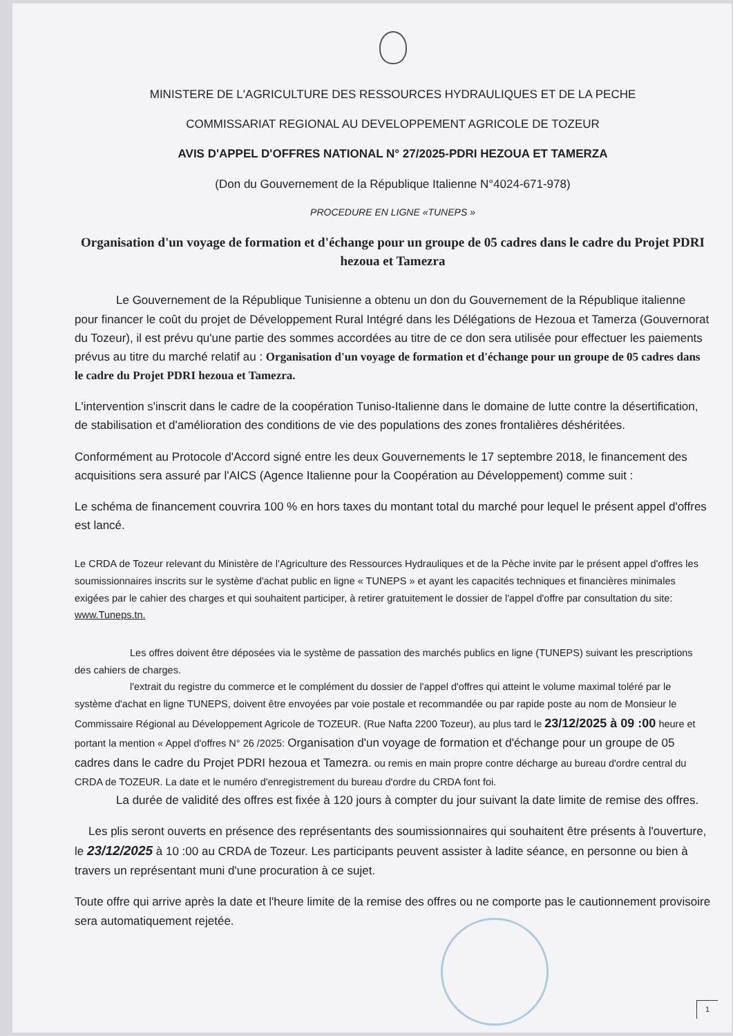MINISTERE DE L'AGRICULTURE DES RESSOURCES HYDRAULIQUES ET DE LA PECHE
COMMISSARIAT REGIONAL AU DEVELOPPEMENT AGRICOLE DE TOZEUR
AVIS D'APPEL D'OFFRES NATIONAL N° 27/2025-PDRI HEZOUA ET TAMERZA
(Don du Gouvernement de la République Italienne N°4024-671-978)
PROCEDURE EN LIGNE «TUNEPS »
Organisation d'un voyage de formation et d'échange pour un groupe de 05 cadres dans le cadre du Projet PDRI hezoua et Tamezra
Le Gouvernement de la République Tunisienne a obtenu un don du Gouvernement de la République italienne pour financer le coût du projet de Développement Rural Intégré dans les Délégations de Hezoua et Tamerza (Gouvernorat du Tozeur), il est prévu qu'une partie des sommes accordées au titre de ce don sera utilisée pour effectuer les paiements prévus au titre du marché relatif au : Organisation d'un voyage de formation et d'échange pour un groupe de 05 cadres dans le cadre du Projet PDRI hezoua et Tamezra.
L'intervention s'inscrit dans le cadre de la coopération Tuniso-Italienne dans le domaine de lutte contre la désertification, de stabilisation et d'amélioration des conditions de vie des populations des zones frontalières déshéritées.
Conformément au Protocole d'Accord signé entre les deux Gouvernements le 17 septembre 2018, le financement des acquisitions sera assuré par l'AICS (Agence Italienne pour la Coopération au Développement) comme suit :
Le schéma de financement couvrira 100 % en hors taxes du montant total du marché pour lequel le présent appel d'offres est lancé.
Le CRDA de Tozeur relevant du Ministère de l'Agriculture des Ressources Hydrauliques et de la Pèche invite par le présent appel d'offres les soumissionnaires inscrits sur le système d'achat public en ligne « TUNEPS » et ayant les capacités techniques et financières minimales exigées par le cahier des charges et qui souhaitent participer, à retirer gratuitement le dossier de l'appel d'offre par consultation du site: www.Tuneps.tn.
Les offres doivent être déposées via le système de passation des marchés publics en ligne (TUNEPS) suivant les prescriptions des cahiers de charges.
l'extrait du registre du commerce et le complément du dossier de l'appel d'offres qui atteint le volume maximal toléré par le système d'achat en ligne TUNEPS, doivent être envoyées par voie postale et recommandée ou par rapide poste au nom de Monsieur le Commissaire Régional au Développement Agricole de TOZEUR. (Rue Nafta 2200 Tozeur), au plus tard le 23/12/2025 à 09 :00 heure et portant la mention « Appel d'offres N° 26 /2025: Organisation d'un voyage de formation et d'échange pour un groupe de 05 cadres dans le cadre du Projet PDRI hezoua et Tamezra. ou remis en main propre contre décharge au bureau d'ordre central du CRDA de TOZEUR. La date et le numéro d'enregistrement du bureau d'ordre du CRDA font foi.
La durée de validité des offres est fixée à 120 jours à compter du jour suivant la date limite de remise des offres.
Les plis seront ouverts en présence des représentants des soumissionnaires qui souhaitent être présents à l'ouverture, le 23/12/2025 à 10 :00 au CRDA de Tozeur. Les participants peuvent assister à ladite séance, en personne ou bien à travers un représentant muni d'une procuration à ce sujet.
Toute offre qui arrive après la date et l'heure limite de la remise des offres ou ne comporte pas le cautionnement provisoire sera automatiquement rejetée.
1